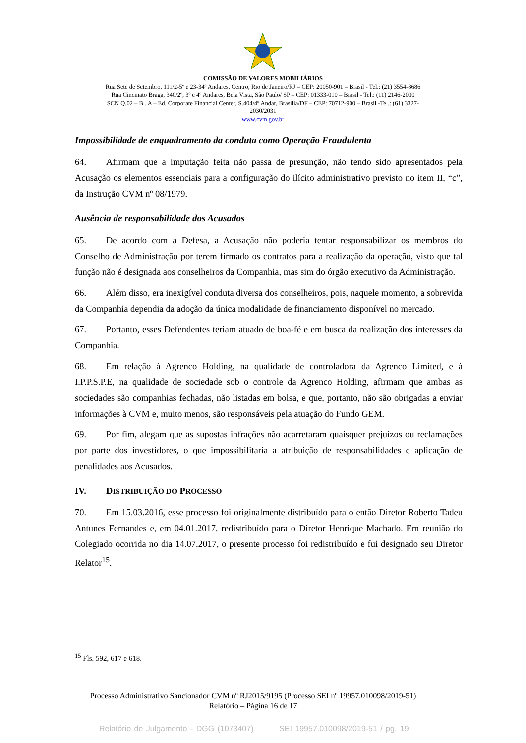COMISSÃO DE VALORES MOBILIÁRIOS
Rua Sete de Setembro, 111/2-5º e 23-34º Andares, Centro, Rio de Janeiro/RJ – CEP: 20050-901 – Brasil - Tel.: (21) 3554-8686
Rua Cincinato Braga, 340/2º, 3º e 4º Andares, Bela Vista, São Paulo/ SP – CEP: 01333-010 – Brasil - Tel.: (11) 2146-2000
SCN Q.02 – Bl. A – Ed. Corporate Financial Center, S.404/4º Andar, Brasília/DF – CEP: 70712-900 – Brasil -Tel.: (61) 3327-
2030/2031
www.cvm.gov.br
Impossibilidade de enquadramento da conduta como Operação Fraudulenta
64. Afirmam que a imputação feita não passa de presunção, não tendo sido apresentados pela Acusação os elementos essenciais para a configuração do ilícito administrativo previsto no item II, “c”, da Instrução CVM nº 08/1979.
Ausência de responsabilidade dos Acusados
65. De acordo com a Defesa, a Acusação não poderia tentar responsabilizar os membros do Conselho de Administração por terem firmado os contratos para a realização da operação, visto que tal função não é designada aos conselheiros da Companhia, mas sim do órgão executivo da Administração.
66. Além disso, era inexigível conduta diversa dos conselheiros, pois, naquele momento, a sobrevida da Companhia dependia da adoção da única modalidade de financiamento disponível no mercado.
67. Portanto, esses Defendentes teriam atuado de boa-fé e em busca da realização dos interesses da Companhia.
68. Em relação à Agrenco Holding, na qualidade de controladora da Agrenco Limited, e à I.P.P.S.P.E, na qualidade de sociedade sob o controle da Agrenco Holding, afirmam que ambas as sociedades são companhias fechadas, não listadas em bolsa, e que, portanto, não são obrigadas a enviar informações à CVM e, muito menos, são responsáveis pela atuação do Fundo GEM.
69. Por fim, alegam que as supostas infrações não acarretaram quaisquer prejuízos ou reclamações por parte dos investidores, o que impossibilitaria a atribuição de responsabilidades e aplicação de penalidades aos Acusados.
IV. DISTRIBUIÇÃO DO PROCESSO
70. Em 15.03.2016, esse processo foi originalmente distribuído para o então Diretor Roberto Tadeu Antunes Fernandes e, em 04.01.2017, redistribuído para o Diretor Henrique Machado. Em reunião do Colegiado ocorrida no dia 14.07.2017, o presente processo foi redistribuído e fui designado seu Diretor Relator<sup>15</sup>.
<sup>15</sup> Fls. 592, 617 e 618.
Processo Administrativo Sancionador CVM nº RJ2015/9195 (Processo SEI nº 19957.010098/2019-51)
Relatório – Página 16 de 17
Relatório de Julgamento - DGG (1073407) SEI 19957.010098/2019-51 / pg. 19